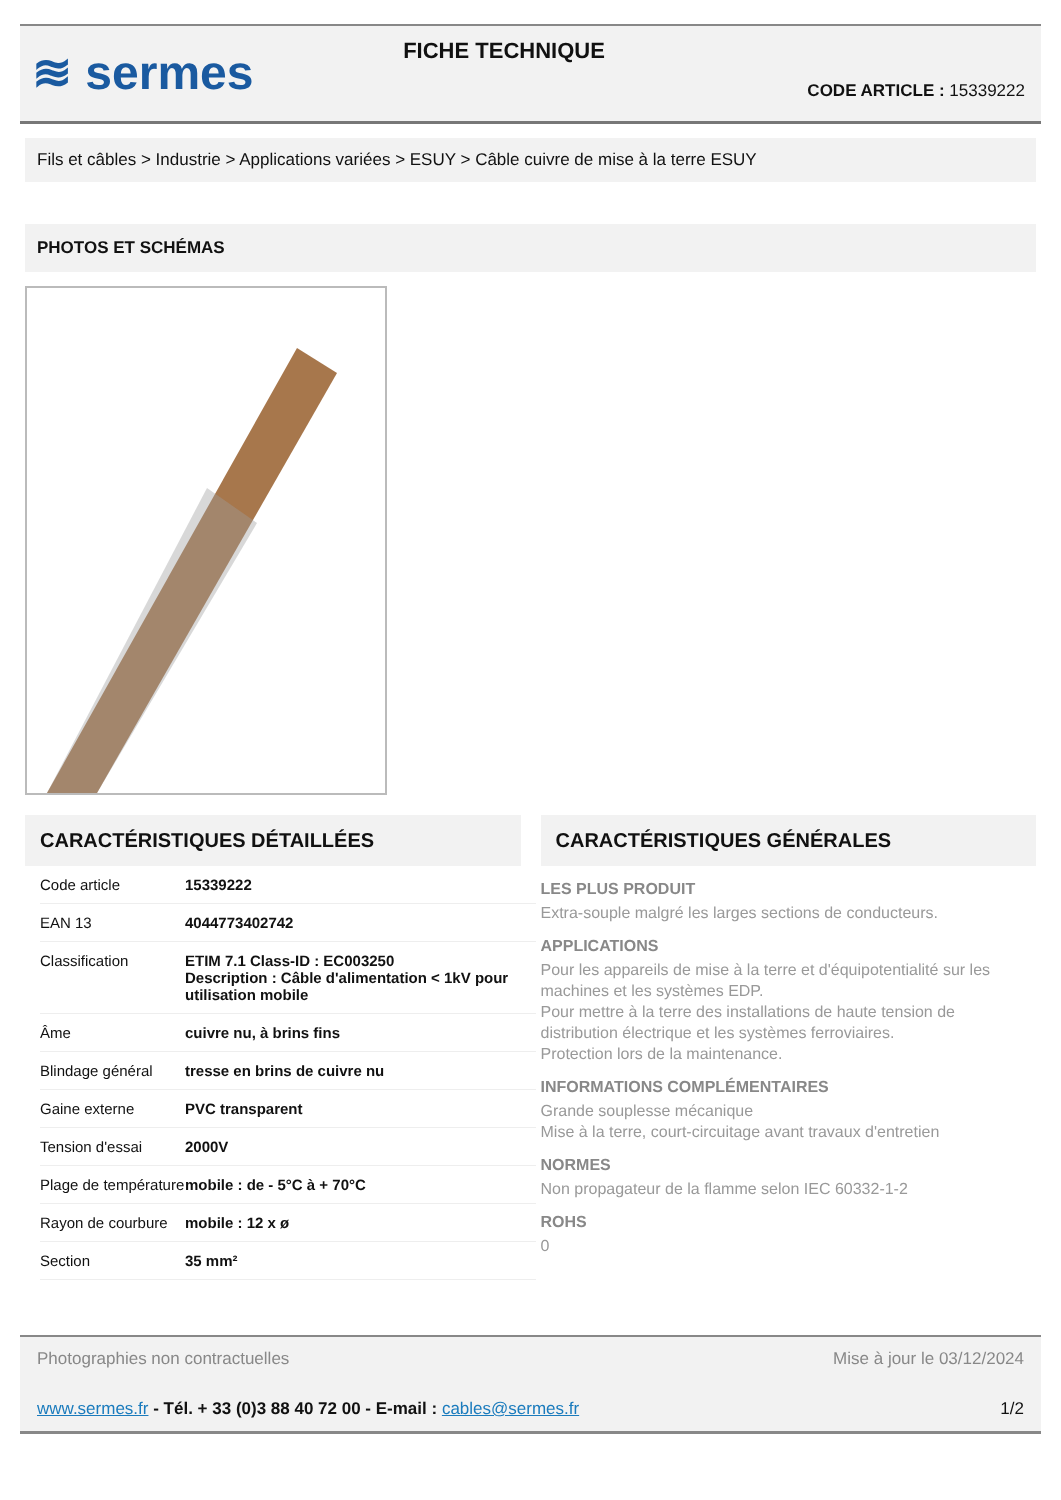≋ sermes
FICHE TECHNIQUE
CODE ARTICLE : 15339222
Fils et câbles > Industrie > Applications variées > ESUY > Câble cuivre de mise à la terre ESUY
PHOTOS ET SCHÉMAS
CARACTÉRISTIQUES DÉTAILLÉES
| Code article | 15339222 |
| EAN 13 | 4044773402742 |
| Classification | ETIM 7.1 Class-ID : EC003250 Description : Câble d'alimentation < 1kV pour utilisation mobile |
| Âme | cuivre nu, à brins fins |
| Blindage général | tresse en brins de cuivre nu |
| Gaine externe | PVC transparent |
| Tension d'essai | 2000V |
| Plage de température | mobile : de - 5°C à + 70°C |
| Rayon de courbure | mobile : 12 x ø |
| Section | 35 mm² |
CARACTÉRISTIQUES GÉNÉRALES
LES PLUS PRODUIT
Extra-souple malgré les larges sections de conducteurs.
APPLICATIONS
Pour les appareils de mise à la terre et d'équipotentialité sur les machines et les systèmes EDP.
Pour mettre à la terre des installations de haute tension de distribution électrique et les systèmes ferroviaires.
Protection lors de la maintenance.
INFORMATIONS COMPLÉMENTAIRES
Grande souplesse mécanique
Mise à la terre, court-circuitage avant travaux d'entretien
NORMES
Non propagateur de la flamme selon IEC 60332-1-2
ROHS
0
Photographies non contractuelles Mise à jour le 03/12/2024
www.sermes.fr - Tél. + 33 (0)3 88 40 72 00 - E-mail : cables@sermes.fr 1/2